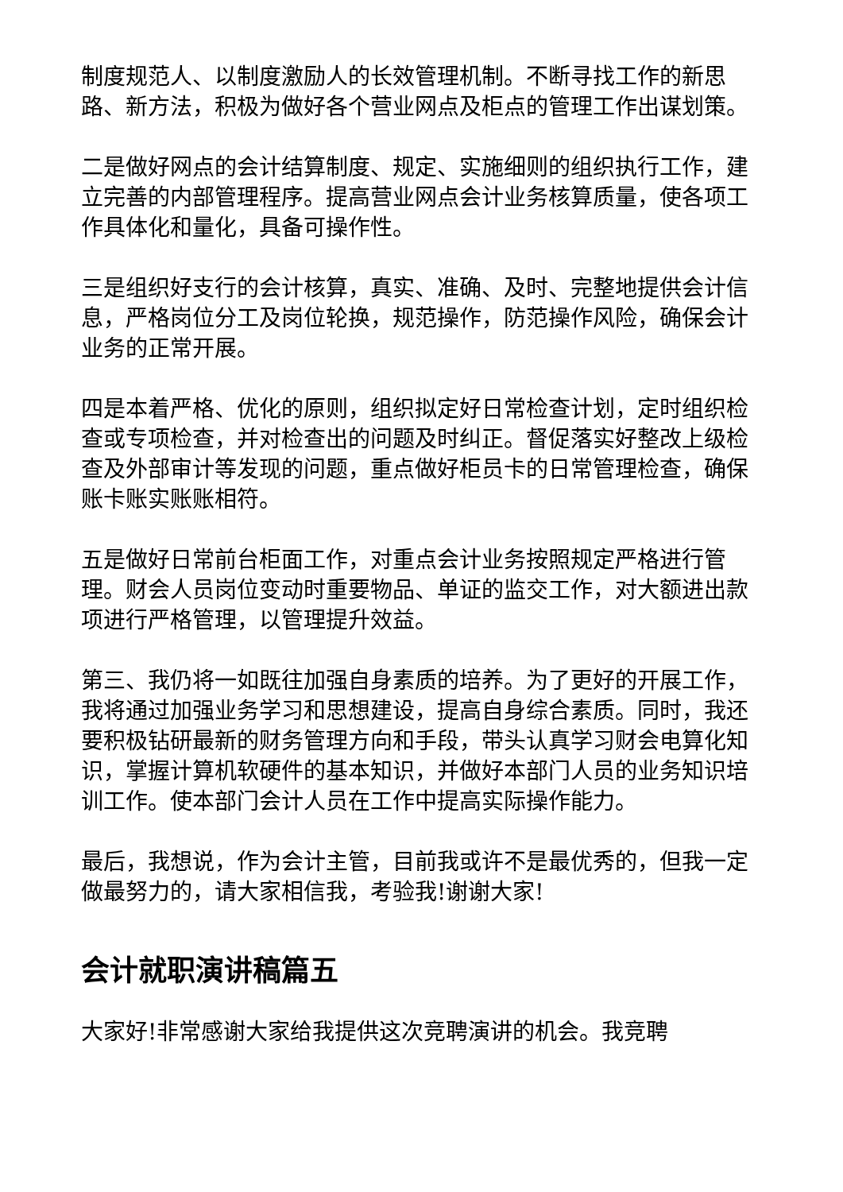制度规范人、以制度激励人的长效管理机制。不断寻找工作的新思路、新方法，积极为做好各个营业网点及柜点的管理工作出谋划策。
二是做好网点的会计结算制度、规定、实施细则的组织执行工作，建立完善的内部管理程序。提高营业网点会计业务核算质量，使各项工作具体化和量化，具备可操作性。
三是组织好支行的会计核算，真实、准确、及时、完整地提供会计信息，严格岗位分工及岗位轮换，规范操作，防范操作风险，确保会计业务的正常开展。
四是本着严格、优化的原则，组织拟定好日常检查计划，定时组织检查或专项检查，并对检查出的问题及时纠正。督促落实好整改上级检查及外部审计等发现的问题，重点做好柜员卡的日常管理检查，确保账卡账实账账相符。
五是做好日常前台柜面工作，对重点会计业务按照规定严格进行管理。财会人员岗位变动时重要物品、单证的监交工作，对大额进出款项进行严格管理，以管理提升效益。
第三、我仍将一如既往加强自身素质的培养。为了更好的开展工作，我将通过加强业务学习和思想建设，提高自身综合素质。同时，我还要积极钻研最新的财务管理方向和手段，带头认真学习财会电算化知识，掌握计算机软硬件的基本知识，并做好本部门人员的业务知识培训工作。使本部门会计人员在工作中提高实际操作能力。
最后，我想说，作为会计主管，目前我或许不是最优秀的，但我一定做最努力的，请大家相信我，考验我!谢谢大家!
会计就职演讲稿篇五
大家好!非常感谢大家给我提供这次竞聘演讲的机会。我竞聘